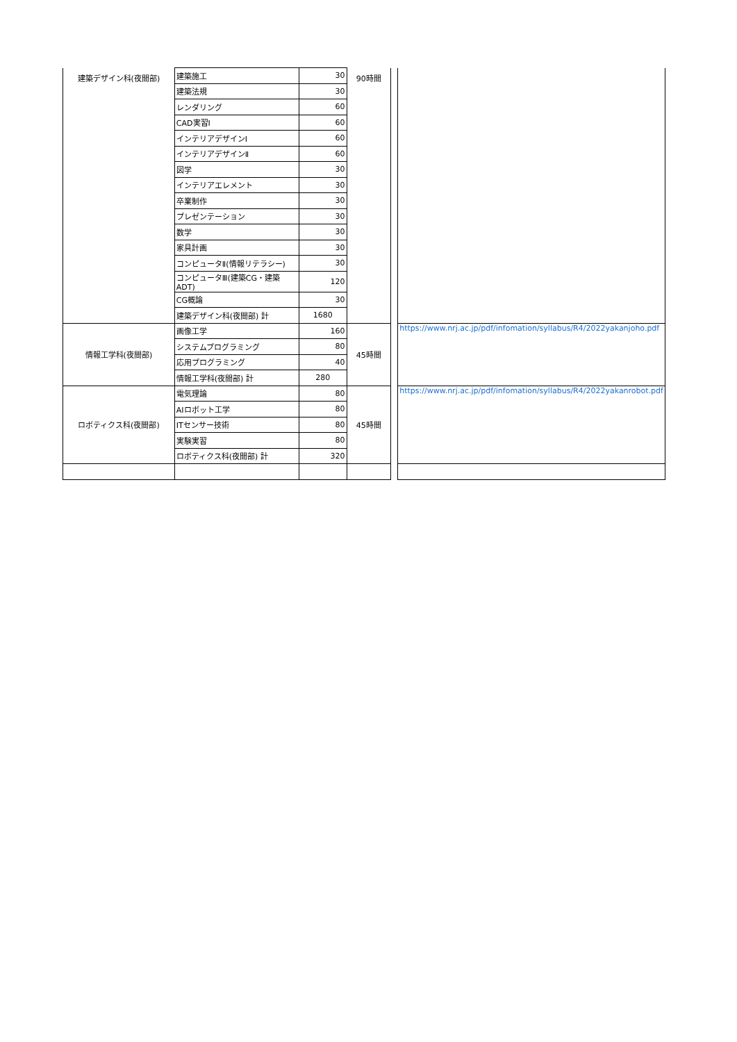| 建築デザイン科(夜間部) | 建築施工 | 30 | 90時間 | | |
| | 建築法規 | 30 | | | |
| | レンダリング | 60 | | | |
| | CAD実習Ⅰ | 60 | | | |
| | インテリアデザインⅠ | 60 | | | |
| | インテリアデザインⅡ | 60 | | | |
| | 図学 | 30 | | | |
| | インテリアエレメント | 30 | | | |
| | 卒業制作 | 30 | | | |
| | プレゼンテーション | 30 | | | |
| | 数学 | 30 | | | |
| | 家具計画 | 30 | | | |
| | コンピュータⅡ(情報リテラシー) | 30 | | | |
| | コンピュータⅢ(建築CG・建築ADT) | 120 | | | |
| | CG概論 | 30 | | | |
| | 建築デザイン科(夜間部) 計 | 1680 | | | |
| 情報工学科(夜間部) | 画像工学 | 160 | 45時間 | | https://www.nrj.ac.jp/pdf/infomation/syllabus/R4/2022yakanjoho.pdf |
| | システムプログラミング | 80 | | | |
| | 応用プログラミング | 40 | | | |
| | 情報工学科(夜間部) 計 | 280 | | | |
| ロボティクス科(夜間部) | 電気理論 | 80 | 45時間 | | https://www.nrj.ac.jp/pdf/infomation/syllabus/R4/2022yakanrobot.pdf |
| | AIロボット工学 | 80 | | | |
| | ITセンサー技術 | 80 | | | |
| | 実験実習 | 80 | | | |
| | ロボティクス科(夜間部) 計 | 320 | | | |